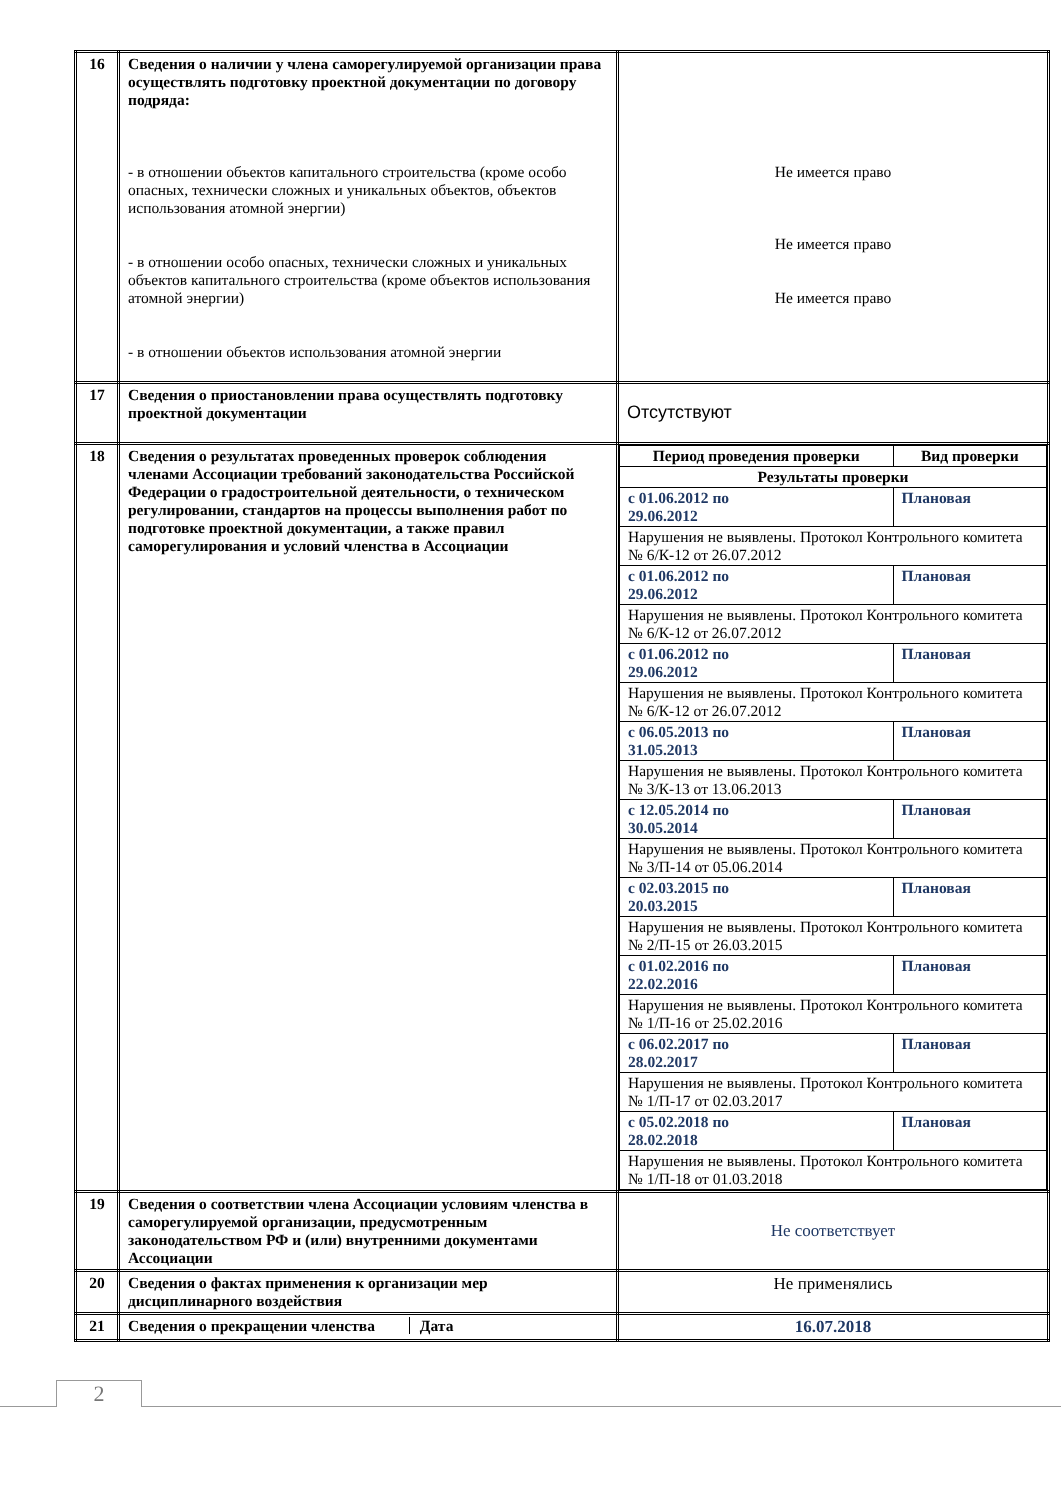| 16 | Сведения о наличии у члена саморегулируемой организации права осуществлять подготовку проектной документации по договору подряда: - в отношении объектов капитального строительства (кроме особо опасных, технически сложных и уникальных объектов, объектов использования атомной энергии) - в отношении особо опасных, технически сложных и уникальных объектов капитального строительства (кроме объектов использования атомной энергии) - в отношении объектов использования атомной энергии | Не имеется право Не имеется право Не имеется право |
| 17 | Сведения о приостановлении права осуществлять подготовку проектной документации | Отсутствуют |
| 18 | Сведения о результатах проведенных проверок соблюдения членами Ассоциации требований законодательства Российской Федерации о градостроительной деятельности, о техническом регулировании, стандартов на процессы выполнения работ по подготовке проектной документации, а также правил саморегулирования и условий членства в Ассоциации | / Период проведения проверки / Вид проверки / / Результаты проверки / / / с 01.06.2012 по 29.06.2012 / Плановая / / Нарушения не выявлены. Протокол Контрольного комитета № 6/К-12 от 26.07.2012 / / / с 01.06.2012 по 29.06.2012 / Плановая / / Нарушения не выявлены. Протокол Контрольного комитета № 6/К-12 от 26.07.2012 / / / с 01.06.2012 по 29.06.2012 / Плановая / / Нарушения не выявлены. Протокол Контрольного комитета № 6/К-12 от 26.07.2012 / / / с 06.05.2013 по 31.05.2013 / Плановая / / Нарушения не выявлены. Протокол Контрольного комитета № 3/К-13 от 13.06.2013 / / / с 12.05.2014 по 30.05.2014 / Плановая / / Нарушения не выявлены. Протокол Контрольного комитета № 3/П-14 от 05.06.2014 / / / с 02.03.2015 по 20.03.2015 / Плановая / / Нарушения не выявлены. Протокол Контрольного комитета № 2/П-15 от 26.03.2015 / / / с 01.02.2016 по 22.02.2016 / Плановая / / Нарушения не выявлены. Протокол Контрольного комитета № 1/П-16 от 25.02.2016 / / / с 06.02.2017 по 28.02.2017 / Плановая / / Нарушения не выявлены. Протокол Контрольного комитета № 1/П-17 от 02.03.2017 / / / с 05.02.2018 по 28.02.2018 / Плановая / / Нарушения не выявлены. Протокол Контрольного комитета № 1/П-18 от 01.03.2018 / / |
| 19 | Сведения о соответствии члена Ассоциации условиям членства в саморегулируемой организации, предусмотренным законодательством РФ и (или) внутренними документами Ассоциации | Не соответствует |
| 20 | Сведения о фактах применения к организации мер дисциплинарного воздействия | Не применялись |
| 21 | Сведения о прекращении членства Дата | 16.07.2018 |
2